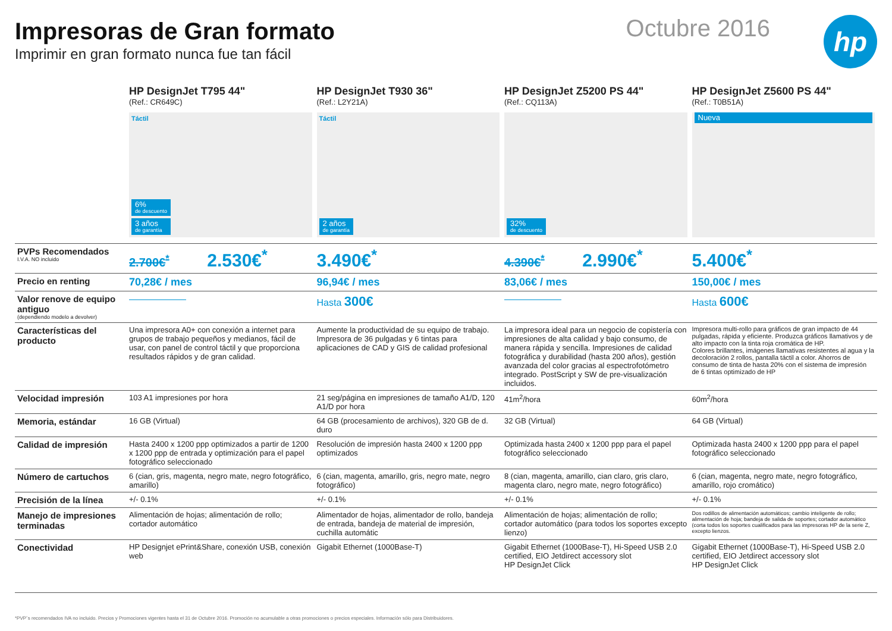Impresoras de Gran formato
Imprimir en gran formato nunca fue tan fácil
Octubre 2016 hp
| | HP DesignJet T795 44" (Ref.: CR649C) Táctil 6% de descuento 3 años de garantía | HP DesignJet T930 36" (Ref.: L2Y21A) Táctil 2 años de garantía | HP DesignJet Z5200 PS 44" (Ref.: CQ113A) 32% de descuento | HP DesignJet Z5600 PS 44" (Ref.: T0B51A) Nueva |
| --- | --- | --- | --- | --- |
| PVPs Recomendados I.V.A. NO incluido | 2.700€<sup>*</sup> 2.530€<sup>*</sup> | 3.490€<sup>*</sup> | 4.390€<sup>*</sup> 2.990€<sup>*</sup> | 5.400€<sup>*</sup> |
| Precio en renting | 70,28€ / mes | 96,94€ / mes | 83,06€ / mes | 150,00€ / mes |
| Valor renove de equipo antiguo (dependiendo modelo a devolver) | —————— | Hasta 300€ | —————— | Hasta 600€ |
| Características del producto | Una impresora A0+ con conexión a internet para grupos de trabajo pequeños y medianos, fácil de usar, con panel de control táctil y que proporciona resultados rápidos y de gran calidad. | Aumente la productividad de su equipo de trabajo. Impresora de 36 pulgadas y 6 tintas para aplicaciones de CAD y GIS de calidad profesional | La impresora ideal para un negocio de copistería con impresiones de alta calidad y bajo consumo, de manera rápida y sencilla. Impresiones de calidad fotográfica y durabilidad (hasta 200 años), gestión avanzada del color gracias al espectrofotómetro integrado. PostScript y SW de pre-visualización incluidos. | Impresora multi-rollo para gráficos de gran impacto de 44 pulgadas, rápida y eficiente. Produzca gráficos llamativos y de alto impacto con la tinta roja cromática de HP. Colores brillantes, imágenes llamativas resistentes al agua y la decoloración 2 rollos, pantalla táctil a color. Ahorros de consumo de tinta de hasta 20% con el sistema de impresión de 6 tintas optimizado de HP |
| Velocidad impresión | 103 A1 impresiones por hora | 21 seg/página en impresiones de tamaño A1/D, 120 A1/D por hora | 41m<sup>2</sup>/hora | 60m<sup>2</sup>/hora |
| Memoria, estándar | 16 GB (Virtual) | 64 GB (procesamiento de archivos), 320 GB de d. duro | 32 GB (Virtual) | 64 GB (Virtual) |
| Calidad de impresión | Hasta 2400 x 1200 ppp optimizados a partir de 1200 x 1200 ppp de entrada y optimización para el papel fotográfico seleccionado | Resolución de impresión hasta 2400 x 1200 ppp optimizados | Optimizada hasta 2400 x 1200 ppp para el papel fotográfico seleccionado | Optimizada hasta 2400 x 1200 ppp para el papel fotográfico seleccionado |
| Número de cartuchos | 6 (cian, gris, magenta, negro mate, negro fotográfico, amarillo) | 6 (cian, magenta, amarillo, gris, negro mate, negro fotográfico) | 8 (cian, magenta, amarillo, cian claro, gris claro, magenta claro, negro mate, negro fotográfico) | 6 (cian, magenta, negro mate, negro fotográfico, amarillo, rojo cromático) |
| Precisión de la línea | +/- 0.1% | +/- 0.1% | +/- 0.1% | +/- 0.1% |
| Manejo de impresiones terminadas | Alimentación de hojas; alimentación de rollo; cortador automático | Alimentador de hojas, alimentador de rollo, bandeja de entrada, bandeja de material de impresión, cuchilla automátic | Alimentación de hojas; alimentación de rollo; cortador automático (para todos los soportes excepto lienzo) | Dos rodillos de alimentación automáticos; cambio inteligente de rollo; alimentación de hoja; bandeja de salida de soportes; cortador automático (corta todos los soportes cualificados para las impresoras HP de la serie Z, excepto lienzos. |
| Conectividad | HP Designjet ePrint&Share, conexión USB, conexión web | Gigabit Ethernet (1000Base-T) | Gigabit Ethernet (1000Base-T), Hi-Speed USB 2.0 certified, EIO Jetdirect accessory slot HP DesignJet Click | Gigabit Ethernet (1000Base-T), Hi-Speed USB 2.0 certified, EIO Jetdirect accessory slot HP DesignJet Click |
*PVP´s recomendados IVA no incluido. Precios y Promociones vigentes hasta el 31 de Octubre 2016. Promoción no acumulable a otras promociones o precios especiales. Información sólo para Distribuidores.